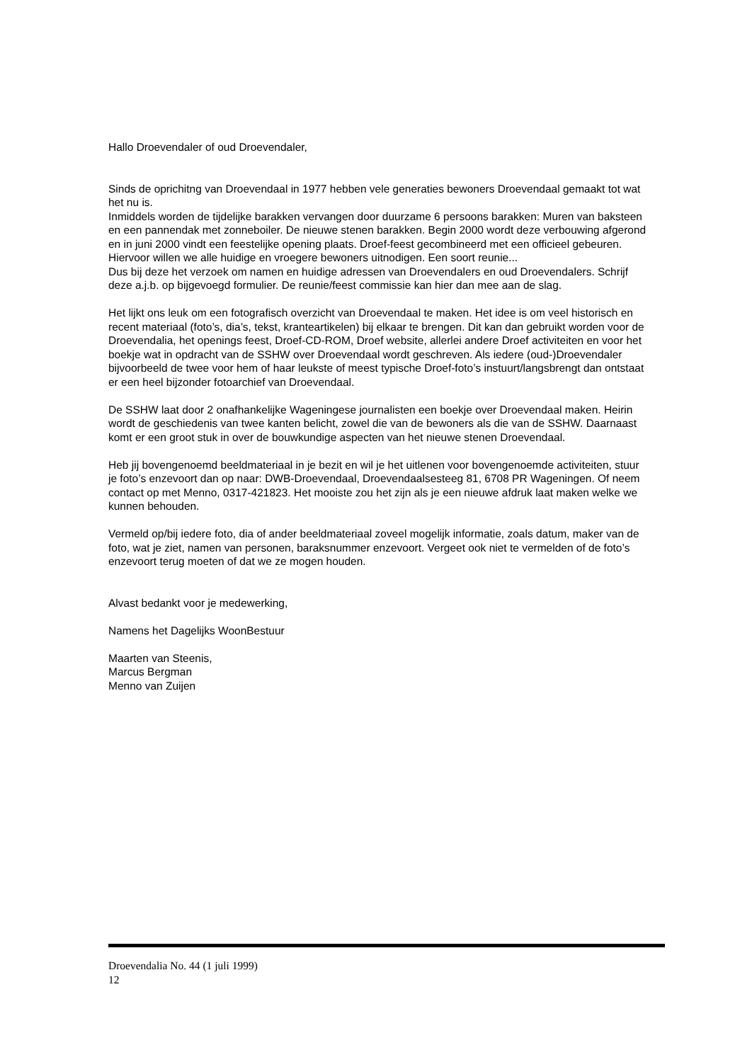Hallo Droevendaler of oud Droevendaler,
Sinds de oprichitng van Droevendaal in 1977 hebben vele generaties bewoners Droevendaal gemaakt tot wat het nu is.
Inmiddels worden de tijdelijke barakken vervangen door duurzame 6 persoons barakken: Muren van baksteen en een pannendak met zonneboiler. De nieuwe stenen barakken. Begin 2000 wordt deze verbouwing afgerond en in juni 2000 vindt een feestelijke opening plaats. Droef-feest gecombineerd met een officieel gebeuren.
Hiervoor willen we alle huidige en vroegere bewoners uitnodigen. Een soort reunie...
Dus bij deze het verzoek om namen en huidige adressen van Droevendalers en oud Droevendalers. Schrijf deze a.j.b. op bijgevoegd formulier. De reunie/feest commissie kan hier dan mee aan de slag.
Het lijkt ons leuk om een fotografisch overzicht van Droevendaal te maken. Het idee is om veel historisch en recent materiaal (foto’s, dia’s, tekst, kranteartikelen) bij elkaar te brengen. Dit kan dan gebruikt worden voor de Droevendalia, het openings feest, Droef-CD-ROM, Droef website, allerlei andere Droef activiteiten en voor het boekje wat in opdracht van de SSHW over Droevendaal wordt geschreven. Als iedere (oud-)Droevendaler bijvoorbeeld de twee voor hem of haar leukste of meest typische Droef-foto’s instuurt/langsbrengt dan ontstaat er een heel bijzonder fotoarchief van Droevendaal.
De SSHW laat door 2 onafhankelijke Wageningese journalisten een boekje over Droevendaal maken. Heirin wordt de geschiedenis van twee kanten belicht, zowel die van de bewoners als die van de SSHW. Daarnaast komt er een groot stuk in over de bouwkundige aspecten van het nieuwe stenen Droevendaal.
Heb jij bovengenoemd beeldmateriaal in je bezit en wil je het uitlenen voor bovengenoemde activiteiten, stuur je foto’s enzevoort dan op naar: DWB-Droevendaal, Droevendaalsesteeg 81, 6708 PR Wageningen. Of neem contact op met Menno, 0317-421823. Het mooiste zou het zijn als je een nieuwe afdruk laat maken welke we kunnen behouden.
Vermeld op/bij iedere foto, dia of ander beeldmateriaal zoveel mogelijk informatie, zoals datum, maker van de foto, wat je ziet, namen van personen, baraksnummer enzevoort. Vergeet ook niet te vermelden of de foto’s enzevoort terug moeten of dat we ze mogen houden.
Alvast bedankt voor je medewerking,
Namens het Dagelijks WoonBestuur
Maarten van Steenis,
Marcus Bergman
Menno van Zuijen
Droevendalia No. 44 (1 juli 1999)
12